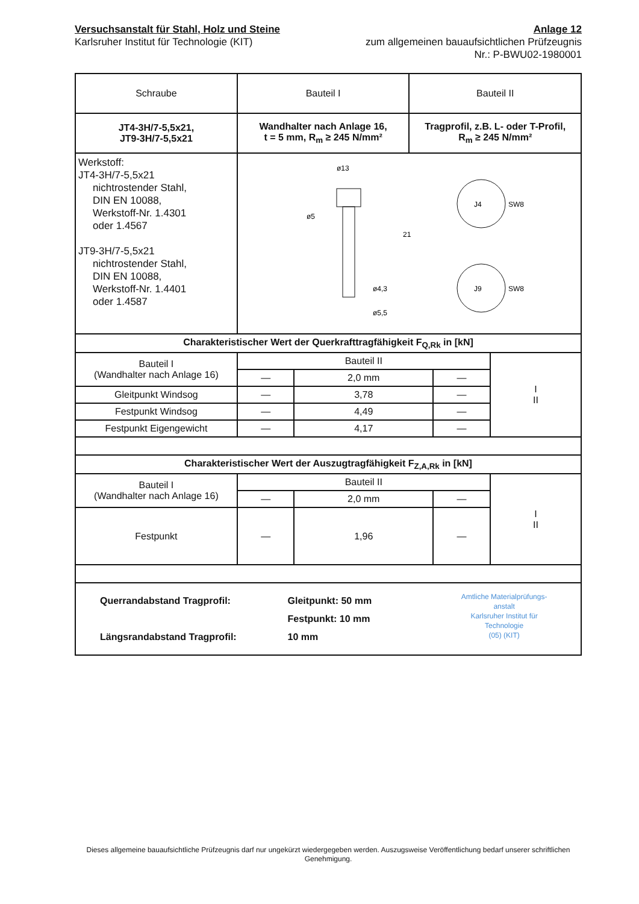Versuchsanstalt für Stahl, Holz und Steine
Karlsruher Institut für Technologie (KIT)
Anlage 12
zum allgemeinen bauaufsichtlichen Prüfzeugnis
Nr.: P-BWU02-1980001
| Schraube | Bauteil I | Bauteil II |
| JT4-3H/7-5,5x21, JT9-3H/7-5,5x21 | Wandhalter nach Anlage 16, t = 5 mm, R<sub>m</sub> ≥ 245 N/mm² | Tragprofil, z.B. L- oder T-Profil, R<sub>m</sub> ≥ 245 N/mm² |
| Werkstoff: JT4-3H/7-5,5x21 nichtrostender Stahl, DIN EN 10088, Werkstoff-Nr. 1.4301 oder 1.4567 JT9-3H/7-5,5x21 nichtrostender Stahl, DIN EN 10088, Werkstoff-Nr. 1.4401 oder 1.4587 | ø13 ø5 ø4,3 ø5,5 21 J4 SW8 J9 SW8 | |
| Charakteristischer Wert der Querkrafttragfähigkeit F<sub>Q,Rk</sub> in [kN] | | | | |
| Bauteil I (Wandhalter nach Anlage 16) | Bauteil II | | | I II |
| | — | 2,0 mm | — | |
| Gleitpunkt Windsog | — | 3,78 | — | |
| Festpunkt Windsog | — | 4,49 | — | |
| Festpunkt Eigengewicht | — | 4,17 | — | |
| Charakteristischer Wert der Auszugtragfähigkeit F<sub>Z,A,Rk</sub> in [kN] | | | | |
| Bauteil I (Wandhalter nach Anlage 16) | Bauteil II | | | I II |
| | — | 2,0 mm | — | |
| Festpunkt | — | 1,96 | — | |
| Querrandabstand Tragprofil: Längsrandabstand Tragprofil: Gleitpunkt: 50 mm Festpunkt: 10 mm 10 mm Amtliche Materialprüfungs-anstalt Karlsruher Institut für Technologie (05) (KIT) | | | | |
Dieses allgemeine bauaufsichtliche Prüfzeugnis darf nur ungekürzt wiedergegeben werden. Auszugsweise Veröffentlichung bedarf unserer schriftlichen Genehmigung.